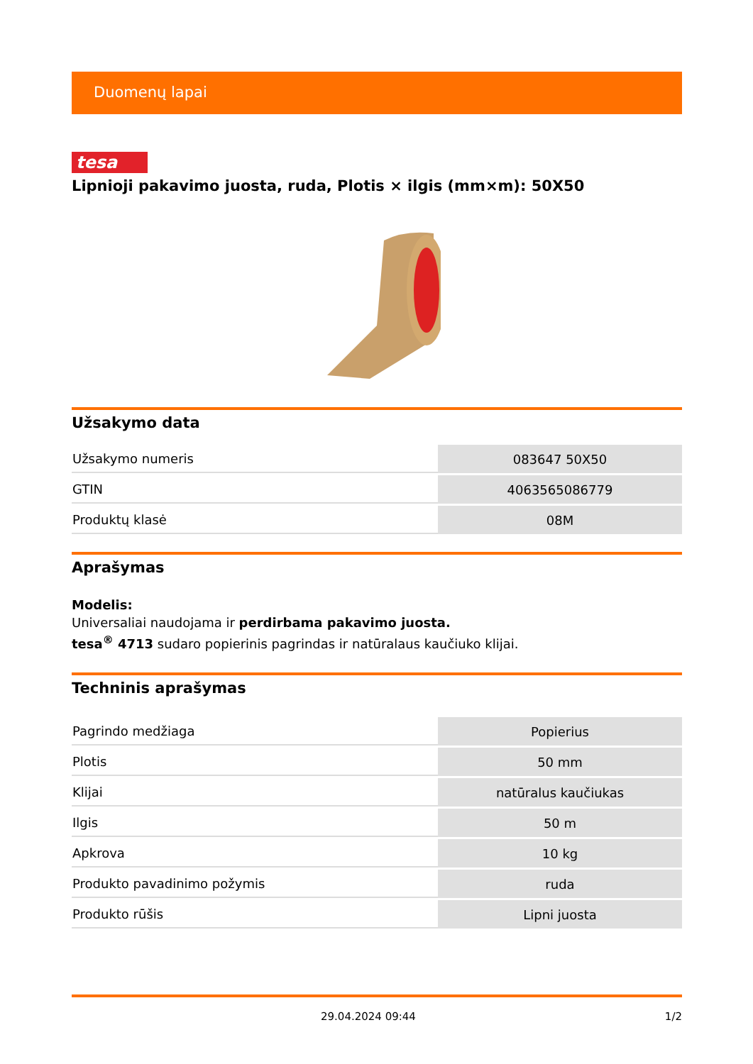Duomenų lapai
tesa
Lipnioji pakavimo juosta, ruda, Plotis × ilgis (mm×m): 50X50
Užsakymo data
| Užsakymo numeris | 083647 50X50 |
| GTIN | 4063565086779 |
| Produktų klasė | 08M |
Aprašymas
Modelis:
Universaliai naudojama ir perdirbama pakavimo juosta.
tesa<sup>®</sup> 4713 sudaro popierinis pagrindas ir natūralaus kaučiuko klijai.
Techninis aprašymas
| Pagrindo medžiaga | Popierius |
| Plotis | 50 mm |
| Klijai | natūralus kaučiukas |
| Ilgis | 50 m |
| Apkrova | 10 kg |
| Produkto pavadinimo požymis | ruda |
| Produkto rūšis | Lipni juosta |
29.04.2024 09:44 1/2